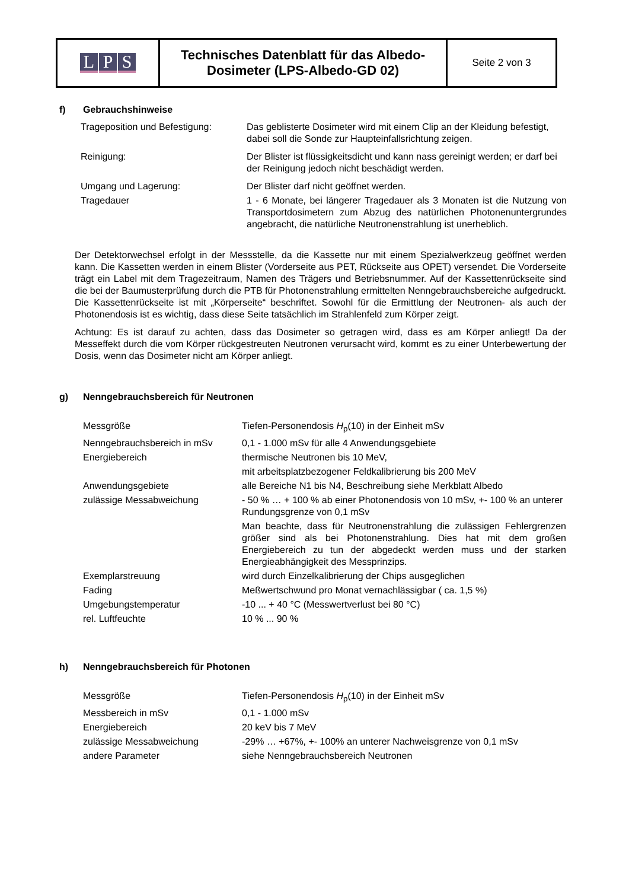| L P S | Technisches Datenblatt für das Albedo- Dosimeter (LPS-Albedo-GD 02) | Seite 2 von 3 |
f) Gebrauchshinweise
| Trageposition und Befestigung: | Das geblisterte Dosimeter wird mit einem Clip an der Kleidung befestigt, dabei soll die Sonde zur Haupteinfallsrichtung zeigen. |
| Reinigung: | Der Blister ist flüssigkeitsdicht und kann nass gereinigt werden; er darf bei der Reinigung jedoch nicht beschädigt werden. |
| Umgang und Lagerung: | Der Blister darf nicht geöffnet werden. |
| Tragedauer | 1 - 6 Monate, bei längerer Tragedauer als 3 Monaten ist die Nutzung von Transportdosimetern zum Abzug des natürlichen Photonenuntergrundes angebracht, die natürliche Neutronenstrahlung ist unerheblich. |
Der Detektorwechsel erfolgt in der Messstelle, da die Kassette nur mit einem Spezialwerkzeug geöffnet werden kann. Die Kassetten werden in einem Blister (Vorderseite aus PET, Rückseite aus OPET) versendet. Die Vorderseite trägt ein Label mit dem Tragezeitraum, Namen des Trägers und Betriebsnummer. Auf der Kassettenrückseite sind die bei der Baumusterprüfung durch die PTB für Photonenstrahlung ermittelten Nenngebrauchsbereiche aufgedruckt. Die Kassettenrückseite ist mit „Körperseite“ beschriftet. Sowohl für die Ermittlung der Neutronen- als auch der Photonendosis ist es wichtig, dass diese Seite tatsächlich im Strahlenfeld zum Körper zeigt.
Achtung: Es ist darauf zu achten, dass das Dosimeter so getragen wird, dass es am Körper anliegt! Da der Messeffekt durch die vom Körper rückgestreuten Neutronen verursacht wird, kommt es zu einer Unterbewertung der Dosis, wenn das Dosimeter nicht am Körper anliegt.
g) Nenngebrauchsbereich für Neutronen
| Messgröße | Tiefen-Personendosis H<sub>p</sub>(10) in der Einheit mSv |
| Nenngebrauchsbereich in mSv | 0,1 - 1.000 mSv für alle 4 Anwendungsgebiete |
| Energiebereich | thermische Neutronen bis 10 MeV, |
| | mit arbeitsplatzbezogener Feldkalibrierung bis 200 MeV |
| Anwendungsgebiete | alle Bereiche N1 bis N4, Beschreibung siehe Merkblatt Albedo |
| zulässige Messabweichung | - 50 % … + 100 % ab einer Photonendosis von 10 mSv, +- 100 % an unterer Rundungsgrenze von 0,1 mSv |
| | Man beachte, dass für Neutronenstrahlung die zulässigen Fehlergrenzen größer sind als bei Photonenstrahlung. Dies hat mit dem großen Energiebereich zu tun der abgedeckt werden muss und der starken Energieabhängigkeit des Messprinzips. |
| Exemplarstreuung | wird durch Einzelkalibrierung der Chips ausgeglichen |
| Fading | Meßwertschwund pro Monat vernachlässigbar ( ca. 1,5 %) |
| Umgebungstemperatur | -10 ... + 40 °C (Messwertverlust bei 80 °C) |
| rel. Luftfeuchte | 10 % ... 90 % |
h) Nenngebrauchsbereich für Photonen
| Messgröße | Tiefen-Personendosis H<sub>p</sub>(10) in der Einheit mSv |
| Messbereich in mSv | 0,1 - 1.000 mSv |
| Energiebereich | 20 keV bis 7 MeV |
| zulässige Messabweichung | -29% … +67%, +- 100% an unterer Nachweisgrenze von 0,1 mSv |
| andere Parameter | siehe Nenngebrauchsbereich Neutronen |